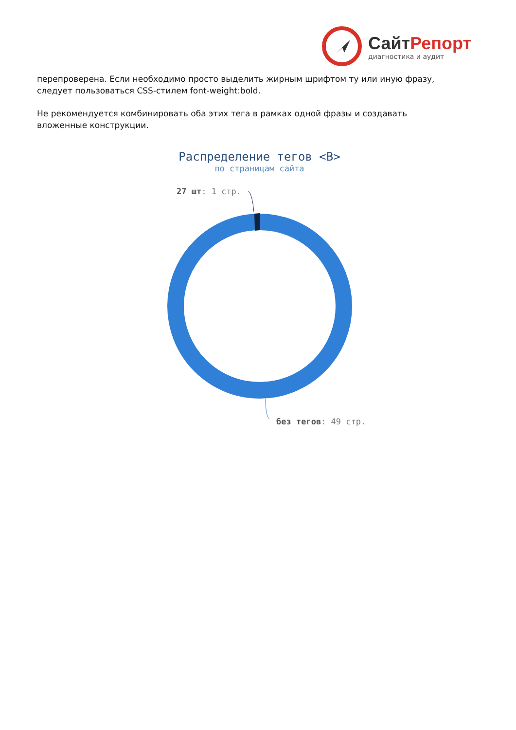СайтРепорт
диагностика и аудит
перепроверена. Если необходимо просто выделить жирным шрифтом ту или иную фразу, следует пользоваться CSS-стилем font-weight:bold.
Не рекомендуется комбинировать оба этих тега в рамках одной фразы и создавать вложенные конструкции.
Распределение тегов <B>
по страницам сайта
27 шт: 1 стр.
без тегов: 49 стр.